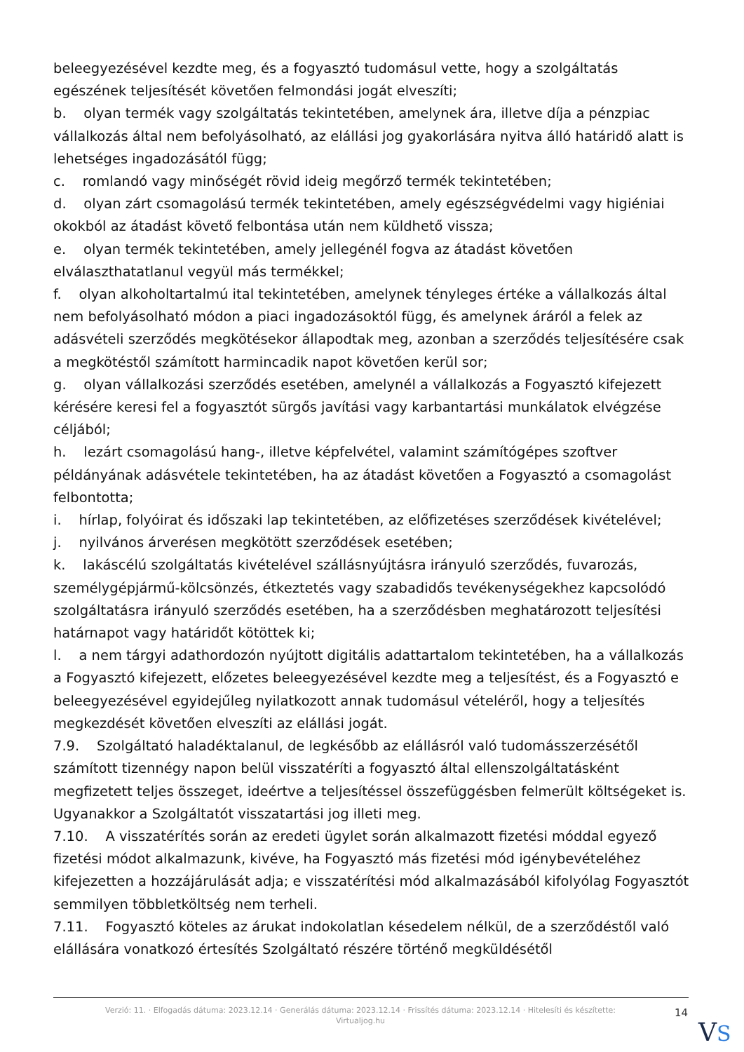beleegyezésével kezdte meg, és a fogyasztó tudomásul vette, hogy a szolgáltatás egészének teljesítését követően felmondási jogát elveszíti;
b. olyan termék vagy szolgáltatás tekintetében, amelynek ára, illetve díja a pénzpiac vállalkozás által nem befolyásolható, az elállási jog gyakorlására nyitva álló határidő alatt is lehetséges ingadozásától függ;
c. romlandó vagy minőségét rövid ideig megőrző termék tekintetében;
d. olyan zárt csomagolású termék tekintetében, amely egészségvédelmi vagy higiéniai okokból az átadást követő felbontása után nem küldhető vissza;
e. olyan termék tekintetében, amely jellegénél fogva az átadást követően elválaszthatatlanul vegyül más termékkel;
f. olyan alkoholtartalmú ital tekintetében, amelynek tényleges értéke a vállalkozás által nem befolyásolható módon a piaci ingadozásoktól függ, és amelynek áráról a felek az adásvételi szerződés megkötésekor állapodtak meg, azonban a szerződés teljesítésére csak a megkötéstől számított harmincadik napot követően kerül sor;
g. olyan vállalkozási szerződés esetében, amelynél a vállalkozás a Fogyasztó kifejezett kérésére keresi fel a fogyasztót sürgős javítási vagy karbantartási munkálatok elvégzése céljából;
h. lezárt csomagolású hang-, illetve képfelvétel, valamint számítógépes szoftver példányának adásvétele tekintetében, ha az átadást követően a Fogyasztó a csomagolást felbontotta;
i. hírlap, folyóirat és időszaki lap tekintetében, az előfizetéses szerződések kivételével;
j. nyilvános árverésen megkötött szerződések esetében;
k. lakáscélú szolgáltatás kivételével szállásnyújtásra irányuló szerződés, fuvarozás, személygépjármű-kölcsönzés, étkeztetés vagy szabadidős tevékenységekhez kapcsolódó szolgáltatásra irányuló szerződés esetében, ha a szerződésben meghatározott teljesítési határnapot vagy határidőt kötöttek ki;
l. a nem tárgyi adathordozón nyújtott digitális adattartalom tekintetében, ha a vállalkozás a Fogyasztó kifejezett, előzetes beleegyezésével kezdte meg a teljesítést, és a Fogyasztó e beleegyezésével egyidejűleg nyilatkozott annak tudomásul vételéről, hogy a teljesítés megkezdését követően elveszíti az elállási jogát.
7.9. Szolgáltató haladéktalanul, de legkésőbb az elállásról való tudomásszerzésétől számított tizennégy napon belül visszatéríti a fogyasztó által ellenszolgáltatásként megfizetett teljes összeget, ideértve a teljesítéssel összefüggésben felmerült költségeket is. Ugyanakkor a Szolgáltatót visszatartási jog illeti meg.
7.10. A visszatérítés során az eredeti ügylet során alkalmazott fizetési móddal egyező fizetési módot alkalmazunk, kivéve, ha Fogyasztó más fizetési mód igénybevételéhez kifejezetten a hozzájárulását adja; e visszatérítési mód alkalmazásából kifolyólag Fogyasztót semmilyen többletköltség nem terheli.
7.11. Fogyasztó köteles az árukat indokolatlan késedelem nélkül, de a szerződéstől való elállására vonatkozó értesítés Szolgáltató részére történő megküldésétől
Verzió: 11. · Elfogadás dátuma: 2023.12.14 · Generálás dátuma: 2023.12.14 · Frissítés dátuma: 2023.12.14 · Hitelesíti és készítette: Virtualjog.hu
14
VS